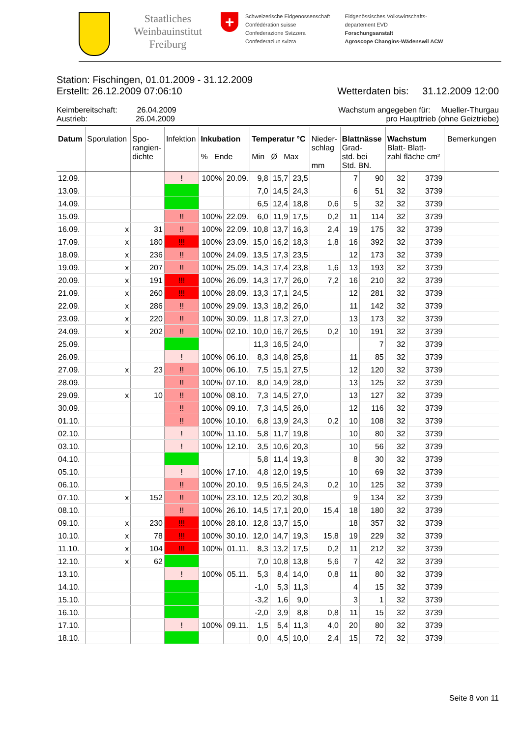Staatliches Weinbauinstitut Freiburg
+
Schweizerische Eidgenossenschaft
Confédération suisse
Confederazione Svizzera
Confederaziun svizra
Eidgenössisches Volkswirtschafts-
departement EVD
Forschungsanstalt
Agroscope Changins-Wädenswil ACW
Station: Fischingen, 01.01.2009 - 31.12.2009
Erstellt: 26.12.2009 07:06:10 Wetterdaten bis: 31.12.2009 12:00
Keimbereitschaft: 26.04.2009 Wachstum angegeben für: Mueller-Thurgau
Austrieb: 26.04.2009 pro Haupttrieb (ohne Geiztriebe)
| Datum | Sporulation | Spo- rangien- dichte | Infektion | Inkubation % Ende | | Temperatur °C Min Ø Max | | | Nieder- schlag mm | Blattnässe Grad- std. bei Std. BN. | | Wachstum Blatt- Blatt- zahl fläche cm² | | Bemerkungen |
| --- | --- | --- | --- | --- | --- | --- | --- | --- | --- | --- | --- | --- | --- | --- |
| 12.09. | | | ! | 100% | 20.09. | 9,8 | 15,7 | 23,5 | | 7 | 90 | 32 | 3739 | |
| 13.09. | | | | | | 7,0 | 14,5 | 24,3 | | 6 | 51 | 32 | 3739 | |
| 14.09. | | | | | | 6,5 | 12,4 | 18,8 | 0,6 | 5 | 32 | 32 | 3739 | |
| 15.09. | | | !! | 100% | 22.09. | 6,0 | 11,9 | 17,5 | 0,2 | 11 | 114 | 32 | 3739 | |
| 16.09. | x | 31 | !! | 100% | 22.09. | 10,8 | 13,7 | 16,3 | 2,4 | 19 | 175 | 32 | 3739 | |
| 17.09. | x | 180 | !!! | 100% | 23.09. | 15,0 | 16,2 | 18,3 | 1,8 | 16 | 392 | 32 | 3739 | |
| 18.09. | x | 236 | !! | 100% | 24.09. | 13,5 | 17,3 | 23,5 | | 12 | 173 | 32 | 3739 | |
| 19.09. | x | 207 | !! | 100% | 25.09. | 14,3 | 17,4 | 23,8 | 1,6 | 13 | 193 | 32 | 3739 | |
| 20.09. | x | 191 | !!! | 100% | 26.09. | 14,3 | 17,7 | 26,0 | 7,2 | 16 | 210 | 32 | 3739 | |
| 21.09. | x | 260 | !!! | 100% | 28.09. | 13,3 | 17,1 | 24,5 | | 12 | 281 | 32 | 3739 | |
| 22.09. | x | 286 | !! | 100% | 29.09. | 13,3 | 18,2 | 26,0 | | 11 | 142 | 32 | 3739 | |
| 23.09. | x | 220 | !! | 100% | 30.09. | 11,8 | 17,3 | 27,0 | | 13 | 173 | 32 | 3739 | |
| 24.09. | x | 202 | !! | 100% | 02.10. | 10,0 | 16,7 | 26,5 | 0,2 | 10 | 191 | 32 | 3739 | |
| 25.09. | | | | | | 11,3 | 16,5 | 24,0 | | | 7 | 32 | 3739 | |
| 26.09. | | | ! | 100% | 06.10. | 8,3 | 14,8 | 25,8 | | 11 | 85 | 32 | 3739 | |
| 27.09. | x | 23 | !! | 100% | 06.10. | 7,5 | 15,1 | 27,5 | | 12 | 120 | 32 | 3739 | |
| 28.09. | | | !! | 100% | 07.10. | 8,0 | 14,9 | 28,0 | | 13 | 125 | 32 | 3739 | |
| 29.09. | x | 10 | !! | 100% | 08.10. | 7,3 | 14,5 | 27,0 | | 13 | 127 | 32 | 3739 | |
| 30.09. | | | !! | 100% | 09.10. | 7,3 | 14,5 | 26,0 | | 12 | 116 | 32 | 3739 | |
| 01.10. | | | !! | 100% | 10.10. | 6,8 | 13,9 | 24,3 | 0,2 | 10 | 108 | 32 | 3739 | |
| 02.10. | | | ! | 100% | 11.10. | 5,8 | 11,7 | 19,8 | | 10 | 80 | 32 | 3739 | |
| 03.10. | | | ! | 100% | 12.10. | 3,5 | 10,6 | 20,3 | | 10 | 56 | 32 | 3739 | |
| 04.10. | | | | | | 5,8 | 11,4 | 19,3 | | 8 | 30 | 32 | 3739 | |
| 05.10. | | | ! | 100% | 17.10. | 4,8 | 12,0 | 19,5 | | 10 | 69 | 32 | 3739 | |
| 06.10. | | | !! | 100% | 20.10. | 9,5 | 16,5 | 24,3 | 0,2 | 10 | 125 | 32 | 3739 | |
| 07.10. | x | 152 | !! | 100% | 23.10. | 12,5 | 20,2 | 30,8 | | 9 | 134 | 32 | 3739 | |
| 08.10. | | | !! | 100% | 26.10. | 14,5 | 17,1 | 20,0 | 15,4 | 18 | 180 | 32 | 3739 | |
| 09.10. | x | 230 | !!! | 100% | 28.10. | 12,8 | 13,7 | 15,0 | | 18 | 357 | 32 | 3739 | |
| 10.10. | x | 78 | !!! | 100% | 30.10. | 12,0 | 14,7 | 19,3 | 15,8 | 19 | 229 | 32 | 3739 | |
| 11.10. | x | 104 | !!! | 100% | 01.11. | 8,3 | 13,2 | 17,5 | 0,2 | 11 | 212 | 32 | 3739 | |
| 12.10. | x | 62 | | | | 7,0 | 10,8 | 13,8 | 5,6 | 7 | 42 | 32 | 3739 | |
| 13.10. | | | ! | 100% | 05.11. | 5,3 | 8,4 | 14,0 | 0,8 | 11 | 80 | 32 | 3739 | |
| 14.10. | | | | | | -1,0 | 5,3 | 11,3 | | 4 | 15 | 32 | 3739 | |
| 15.10. | | | | | | -3,2 | 1,6 | 9,0 | | 3 | 1 | 32 | 3739 | |
| 16.10. | | | | | | -2,0 | 3,9 | 8,8 | 0,8 | 11 | 15 | 32 | 3739 | |
| 17.10. | | | ! | 100% | 09.11. | 1,5 | 5,4 | 11,3 | 4,0 | 20 | 80 | 32 | 3739 | |
| 18.10. | | | | | | 0,0 | 4,5 | 10,0 | 2,4 | 15 | 72 | 32 | 3739 | |
Seite 8 von 11